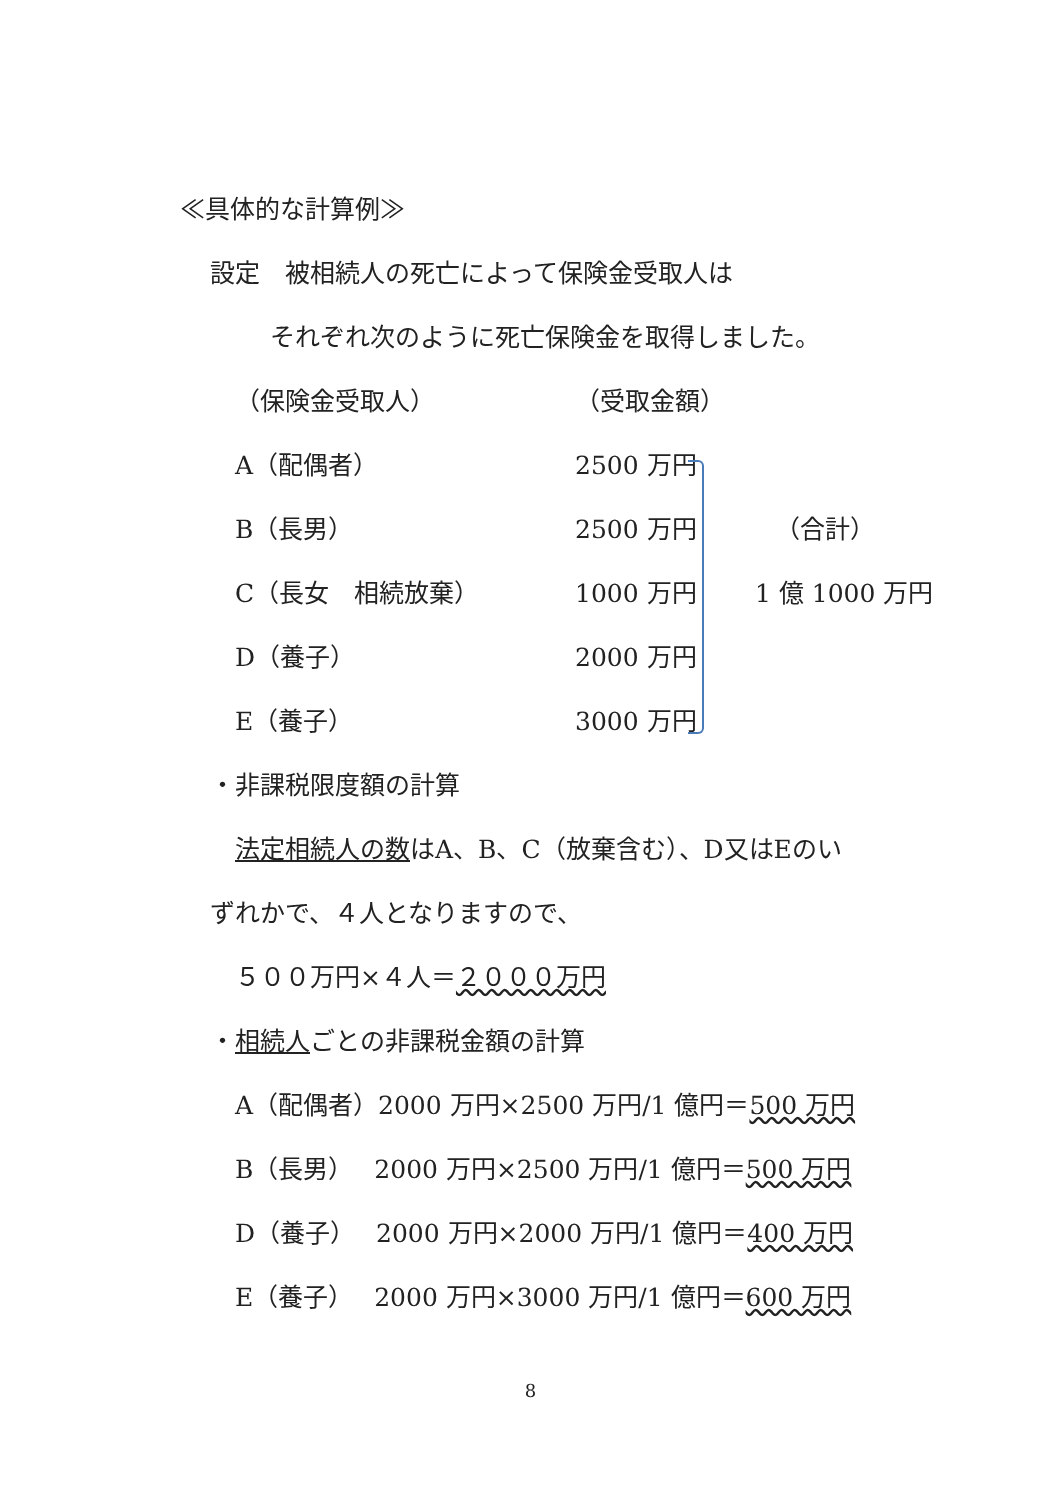≪具体的な計算例≫
設定　被相続人の死亡によって保険金受取人は
それぞれ次のように死亡保険金を取得しました。
| （保険金受取人） | （受取金額） | |
| A（配偶者） | 2500 万円 | |
| B（長男） | 2500 万円 | （合計） |
| C（長女 相続放棄） | 1000 万円 | 1 億 1000 万円 |
| D（養子） | 2000 万円 | |
| E（養子） | 3000 万円 | |
・非課税限度額の計算
法定相続人の数はA、B、C（放棄含む）、D又はEのい
ずれかで、４人となりますので、
５００万円×４人＝２０００万円
・相続人ごとの非課税金額の計算
A（配偶者）2000 万円×2500 万円/1 億円＝500 万円
B（長男）　 2000 万円×2500 万円/1 億円＝500 万円
D（養子）　 2000 万円×2000 万円/1 億円＝400 万円
E（養子）　 2000 万円×3000 万円/1 億円＝600 万円
8